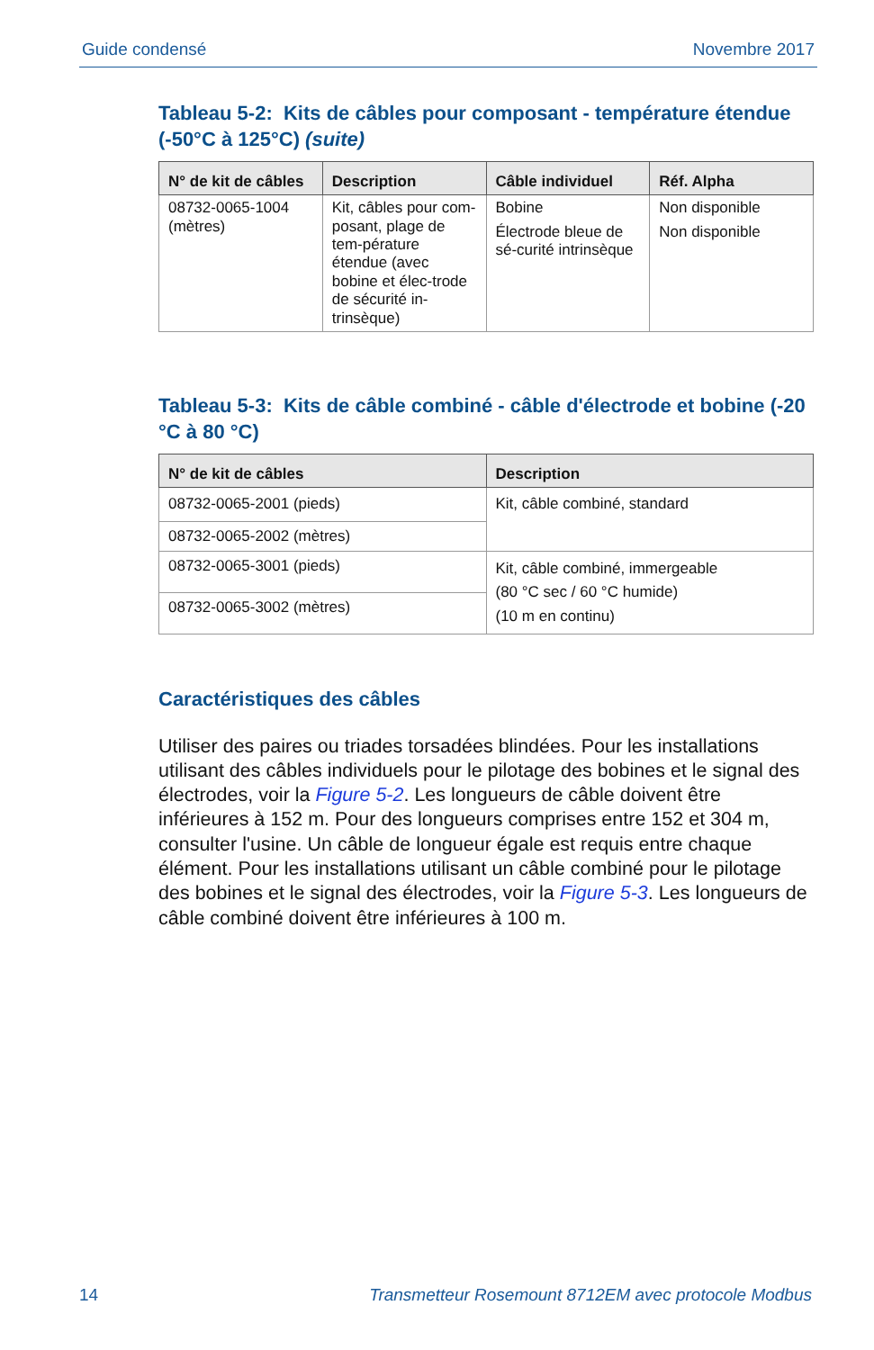Guide condensé Novembre 2017
Tableau 5-2: Kits de câbles pour composant - température étendue (-50°C à 125°C) (suite)
| N° de kit de câbles | Description | Câble individuel | Réf. Alpha |
| --- | --- | --- | --- |
| 08732-0065-1004 (mètres) | Kit, câbles pour com-posant, plage de tem-pérature étendue (avec bobine et élec-trode de sécurité in-trinsèque) | Bobine Électrode bleue de sé-curité intrinsèque | Non disponible Non disponible |
Tableau 5-3: Kits de câble combiné - câble d'électrode et bobine (-20 °C à 80 °C)
| N° de kit de câbles | Description |
| --- | --- |
| 08732-0065-2001 (pieds) | Kit, câble combiné, standard |
| 08732-0065-2002 (mètres) | |
| 08732-0065-3001 (pieds) | Kit, câble combiné, immergeable (80 °C sec / 60 °C humide) (10 m en continu) |
| 08732-0065-3002 (mètres) | |
Caractéristiques des câbles
Utiliser des paires ou triades torsadées blindées. Pour les installations utilisant des câbles individuels pour le pilotage des bobines et le signal des électrodes, voir la Figure 5-2. Les longueurs de câble doivent être inférieures à 152 m. Pour des longueurs comprises entre 152 et 304 m, consulter l'usine. Un câble de longueur égale est requis entre chaque élément. Pour les installations utilisant un câble combiné pour le pilotage des bobines et le signal des électrodes, voir la Figure 5-3. Les longueurs de câble combiné doivent être inférieures à 100 m.
14 Transmetteur Rosemount 8712EM avec protocole Modbus